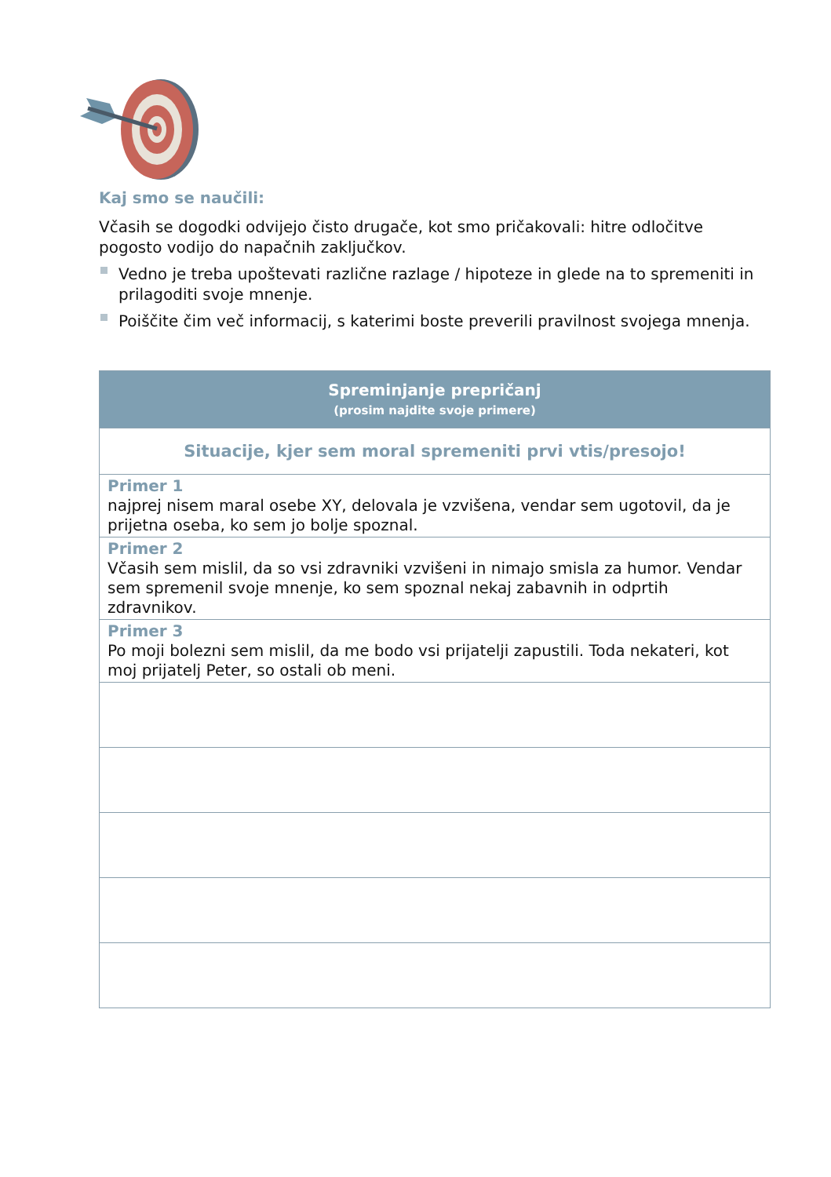Kaj smo se naučili:
Včasih se dogodki odvijejo čisto drugače, kot smo pričakovali: hitre odločitve pogosto vodijo do napačnih zaključkov.
Vedno je treba upoštevati različne razlage / hipoteze in glede na to spremeniti in prilagoditi svoje mnenje.
Poiščite čim več informacij, s katerimi boste preverili pravilnost svojega mnenja.
| Spreminjanje prepričanj (prosim najdite svoje primere) |
| --- |
| Situacije, kjer sem moral spremeniti prvi vtis/presojo! |
| Primer 1 najprej nisem maral osebe XY, delovala je vzvišena, vendar sem ugotovil, da je prijetna oseba, ko sem jo bolje spoznal. |
| Primer 2 Včasih sem mislil, da so vsi zdravniki vzvišeni in nimajo smisla za humor. Vendar sem spremenil svoje mnenje, ko sem spoznal nekaj zabavnih in odprtih zdravnikov. |
| Primer 3 Po moji bolezni sem mislil, da me bodo vsi prijatelji zapustili. Toda nekateri, kot moj prijatelj Peter, so ostali ob meni. |